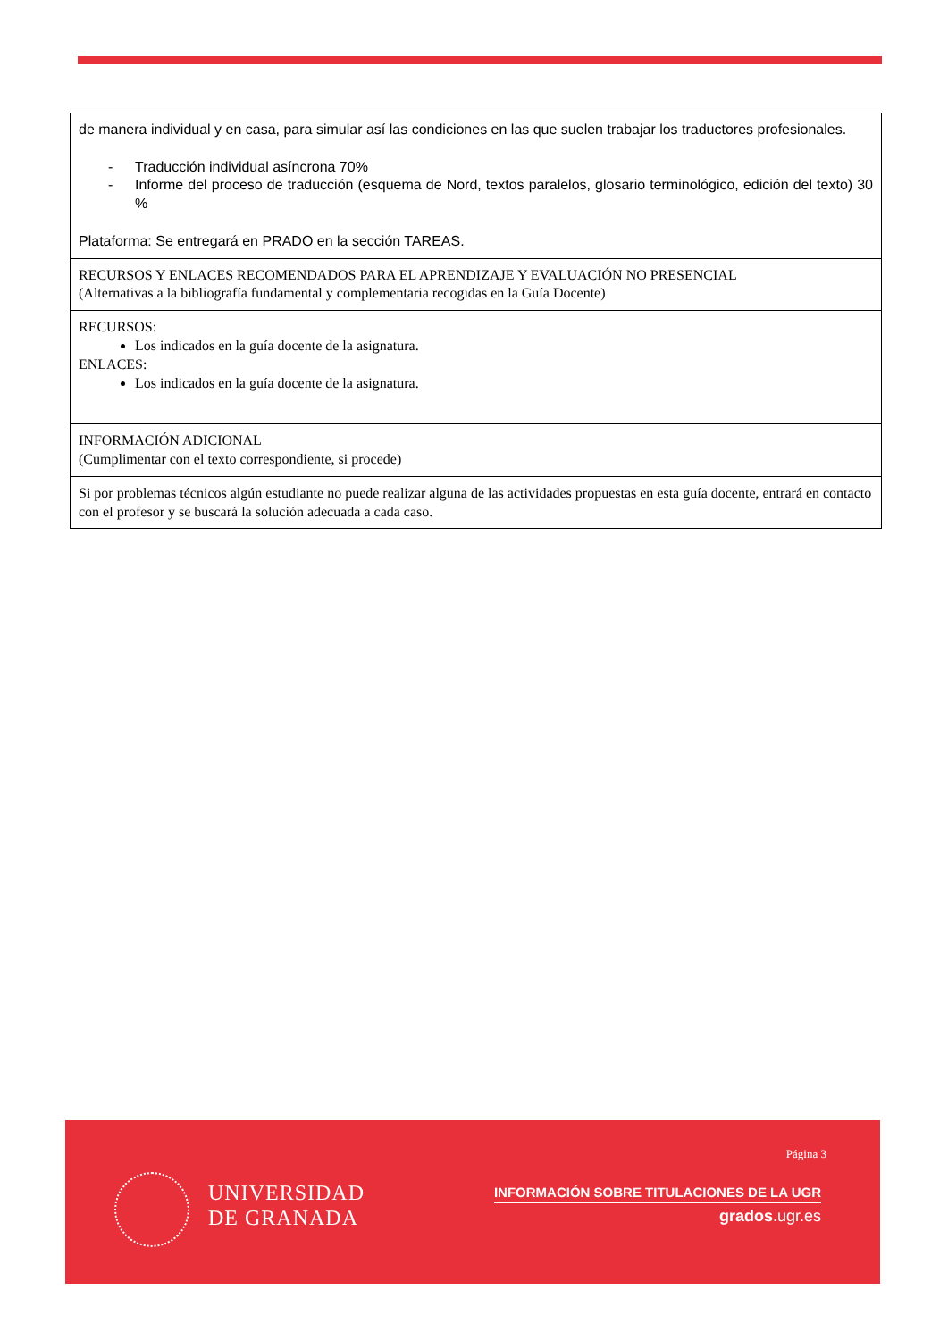| de manera individual y en casa, para simular así las condiciones en las que suelen trabajar los traductores profesionales. - Traducción individual asíncrona 70% - Informe del proceso de traducción (esquema de Nord, textos paralelos, glosario terminológico, edición del texto) 30 % Plataforma: Se entregará en PRADO en la sección TAREAS. |
| RECURSOS Y ENLACES RECOMENDADOS PARA EL APRENDIZAJE Y EVALUACIÓN NO PRESENCIAL (Alternativas a la bibliografía fundamental y complementaria recogidas en la Guía Docente) |
| RECURSOS: Los indicados en la guía docente de la asignatura. ENLACES: Los indicados en la guía docente de la asignatura. |
| INFORMACIÓN ADICIONAL (Cumplimentar con el texto correspondiente, si procede) |
| Si por problemas técnicos algún estudiante no puede realizar alguna de las actividades propuestas en esta guía docente, entrará en contacto con el profesor y se buscará la solución adecuada a cada caso. |
UNIVERSIDAD
DE GRANADA
Página 3
INFORMACIÓN SOBRE TITULACIONES DE LA UGR
grados.ugr.es